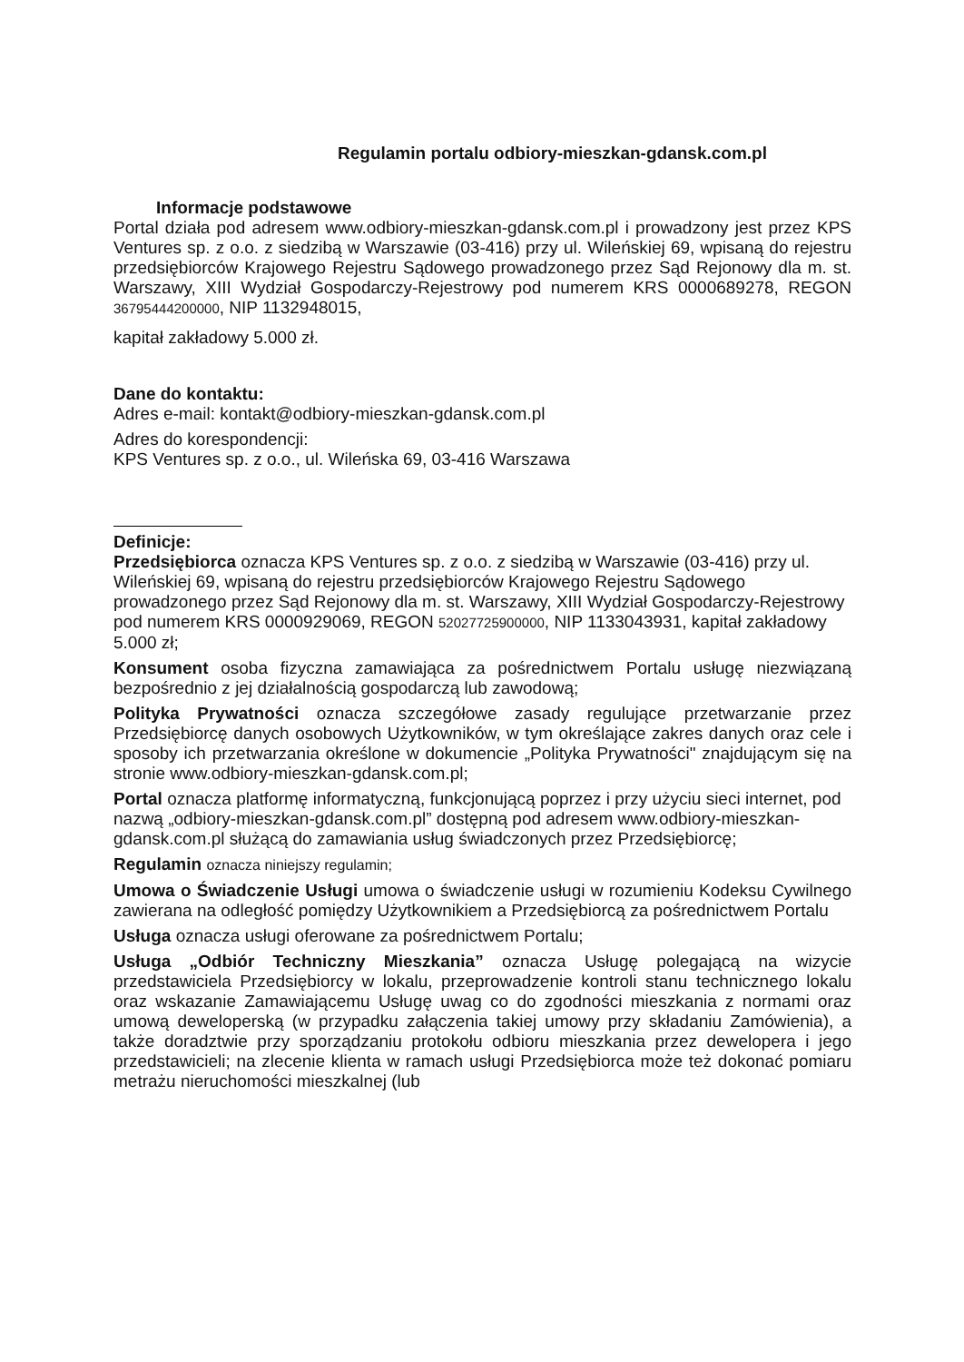Regulamin portalu odbiory-mieszkan-gdansk.com.pl
Informacje podstawowe
Portal działa pod adresem www.odbiory-mieszkan-gdansk.com.pl i prowadzony jest przez KPS Ventures sp. z o.o. z siedzibą w Warszawie (03-416) przy ul. Wileńskiej 69, wpisaną do rejestru przedsiębiorców Krajowego Rejestru Sądowego prowadzonego przez Sąd Rejonowy dla m. st. Warszawy, XIII Wydział Gospodarczy-Rejestrowy pod numerem KRS 0000689278, REGON 36795444200000, NIP 1132948015,
kapitał zakładowy 5.000 zł.
Dane do kontaktu:
Adres e-mail: kontakt@odbiory-mieszkan-gdansk.com.pl
Adres do korespondencji:
KPS Ventures sp. z o.o., ul. Wileńska 69, 03-416 Warszawa
Definicje:
Przedsiębiorca oznacza KPS Ventures sp. z o.o. z siedzibą w Warszawie (03-416) przy ul. Wileńskiej 69, wpisaną do rejestru przedsiębiorców Krajowego Rejestru Sądowego prowadzonego przez Sąd Rejonowy dla m. st. Warszawy, XIII Wydział Gospodarczy-Rejestrowy pod numerem KRS 0000929069, REGON 52027725900000, NIP 1133043931, kapitał zakładowy 5.000 zł;
Konsument osoba fizyczna zamawiająca za pośrednictwem Portalu usługę niezwiązaną bezpośrednio z jej działalnością gospodarczą lub zawodową;
Polityka Prywatności oznacza szczegółowe zasady regulujące przetwarzanie przez Przedsiębiorcę danych osobowych Użytkowników, w tym określające zakres danych oraz cele i sposoby ich przetwarzania określone w dokumencie „Polityka Prywatności" znajdującym się na stronie www.odbiory-mieszkan-gdansk.com.pl;
Portal oznacza platformę informatyczną, funkcjonującą poprzez i przy użyciu sieci internet, pod nazwą „odbiory-mieszkan-gdansk.com.pl” dostępną pod adresem www.odbiory-mieszkan-gdansk.com.pl służącą do zamawiania usług świadczonych przez Przedsiębiorcę;
Regulamin oznacza niniejszy regulamin;
Umowa o Świadczenie Usługi umowa o świadczenie usługi w rozumieniu Kodeksu Cywilnego zawierana na odległość pomiędzy Użytkownikiem a Przedsiębiorcą za pośrednictwem Portalu
Usługa oznacza usługi oferowane za pośrednictwem Portalu;
Usługa „Odbiór Techniczny Mieszkania” oznacza Usługę polegającą na wizycie przedstawiciela Przedsiębiorcy w lokalu, przeprowadzenie kontroli stanu technicznego lokalu oraz wskazanie Zamawiającemu Usługę uwag co do zgodności mieszkania z normami oraz umową deweloperską (w przypadku załączenia takiej umowy przy składaniu Zamówienia), a także doradztwie przy sporządzaniu protokołu odbioru mieszkania przez dewelopera i jego przedstawicieli; na zlecenie klienta w ramach usługi Przedsiębiorca może też dokonać pomiaru metrażu nieruchomości mieszkalnej (lub